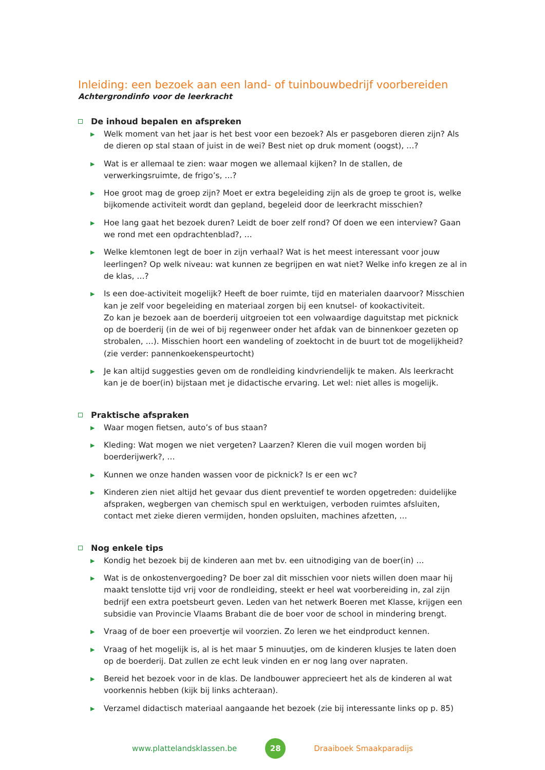Inleiding: een bezoek aan een land- of tuinbouwbedrijf voorbereiden
Achtergrondinfo voor de leerkracht
De inhoud bepalen en afspreken
▶ Welk moment van het jaar is het best voor een bezoek? Als er pasgeboren dieren zijn? Als de dieren op stal staan of juist in de wei? Best niet op druk moment (oogst), …?
▶ Wat is er allemaal te zien: waar mogen we allemaal kijken? In de stallen, de verwerkingsruimte, de frigo’s, …?
▶ Hoe groot mag de groep zijn? Moet er extra begeleiding zijn als de groep te groot is, welke bijkomende activiteit wordt dan gepland, begeleid door de leerkracht misschien?
▶ Hoe lang gaat het bezoek duren? Leidt de boer zelf rond? Of doen we een interview? Gaan we rond met een opdrachtenblad?, …
▶ Welke klemtonen legt de boer in zijn verhaal? Wat is het meest interessant voor jouw leerlingen? Op welk niveau: wat kunnen ze begrijpen en wat niet? Welke info kregen ze al in de klas, …?
▶ Is een doe-activiteit mogelijk? Heeft de boer ruimte, tijd en materialen daarvoor? Misschien kan je zelf voor begeleiding en materiaal zorgen bij een knutsel- of kookactiviteit.
Zo kan je bezoek aan de boerderij uitgroeien tot een volwaardige daguitstap met picknick op de boerderij (in de wei of bij regenweer onder het afdak van de binnenkoer gezeten op strobalen, …). Misschien hoort een wandeling of zoektocht in de buurt tot de mogelijkheid? (zie verder: pannenkoekenspeurtocht)
▶ Je kan altijd suggesties geven om de rondleiding kindvriendelijk te maken. Als leerkracht kan je de boer(in) bijstaan met je didactische ervaring. Let wel: niet alles is mogelijk.
Praktische afspraken
▶ Waar mogen fietsen, auto’s of bus staan?
▶ Kleding: Wat mogen we niet vergeten? Laarzen? Kleren die vuil mogen worden bij boerderijwerk?, …
▶ Kunnen we onze handen wassen voor de picknick? Is er een wc?
▶ Kinderen zien niet altijd het gevaar dus dient preventief te worden opgetreden: duidelijke afspraken, wegbergen van chemisch spul en werktuigen, verboden ruimtes afsluiten, contact met zieke dieren vermijden, honden opsluiten, machines afzetten, …
Nog enkele tips
▶ Kondig het bezoek bij de kinderen aan met bv. een uitnodiging van de boer(in) …
▶ Wat is de onkostenvergoeding? De boer zal dit misschien voor niets willen doen maar hij maakt tenslotte tijd vrij voor de rondleiding, steekt er heel wat voorbereiding in, zal zijn bedrijf een extra poetsbeurt geven. Leden van het netwerk Boeren met Klasse, krijgen een subsidie van Provincie Vlaams Brabant die de boer voor de school in mindering brengt.
▶ Vraag of de boer een proevertje wil voorzien. Zo leren we het eindproduct kennen.
▶ Vraag of het mogelijk is, al is het maar 5 minuutjes, om de kinderen klusjes te laten doen op de boerderij. Dat zullen ze echt leuk vinden en er nog lang over napraten.
▶ Bereid het bezoek voor in de klas. De landbouwer apprecieert het als de kinderen al wat voorkennis hebben (kijk bij links achteraan).
▶ Verzamel didactisch materiaal aangaande het bezoek (zie bij interessante links op p. 85)
www.plattelandsklassen.be 28 Draaiboek Smaakparadijs